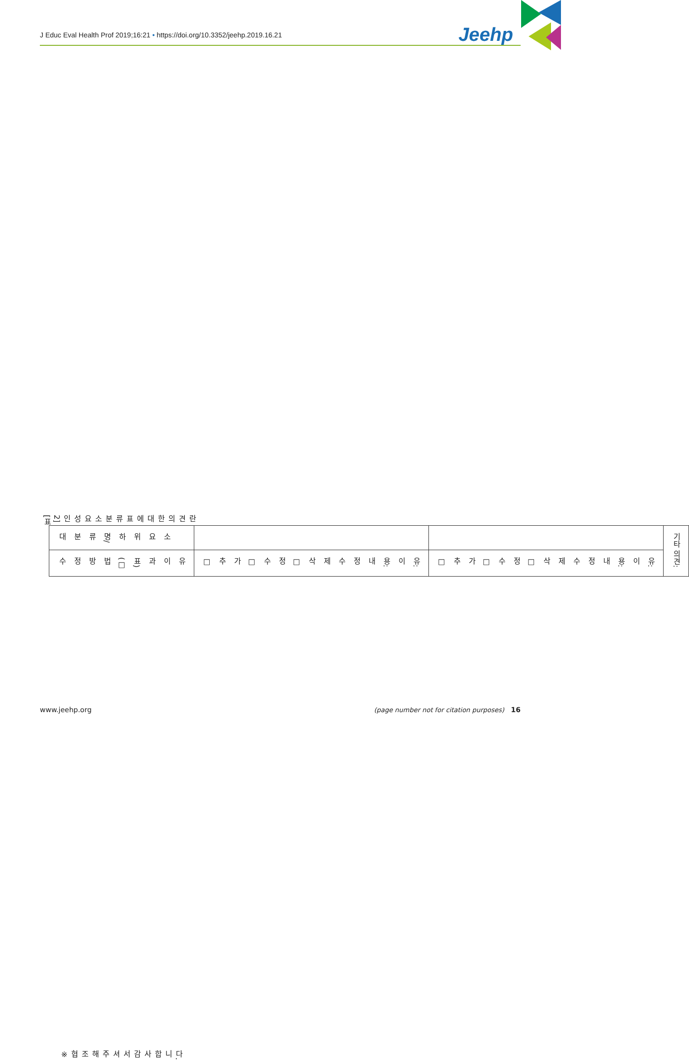J Educ Eval Health Prof 2019;16:21 • https://doi.org/10.3352/jeehp.2019.16.21 Jeehp
[표2] 인성요소 분류표에 대한 의견란
| 대분류명/하위요소 | 수정방법(□표)과 이유 |
| | □ 추가 □ 수정 □ 삭제 수정내용: 이유: |
| | □ 추가 □ 수정 □ 삭제 수정내용: 이유: |
| 기타 의견: | |
※ 협조해 주셔서 감사합니다.
www.jeehp.org (page number not for citation purposes) 16